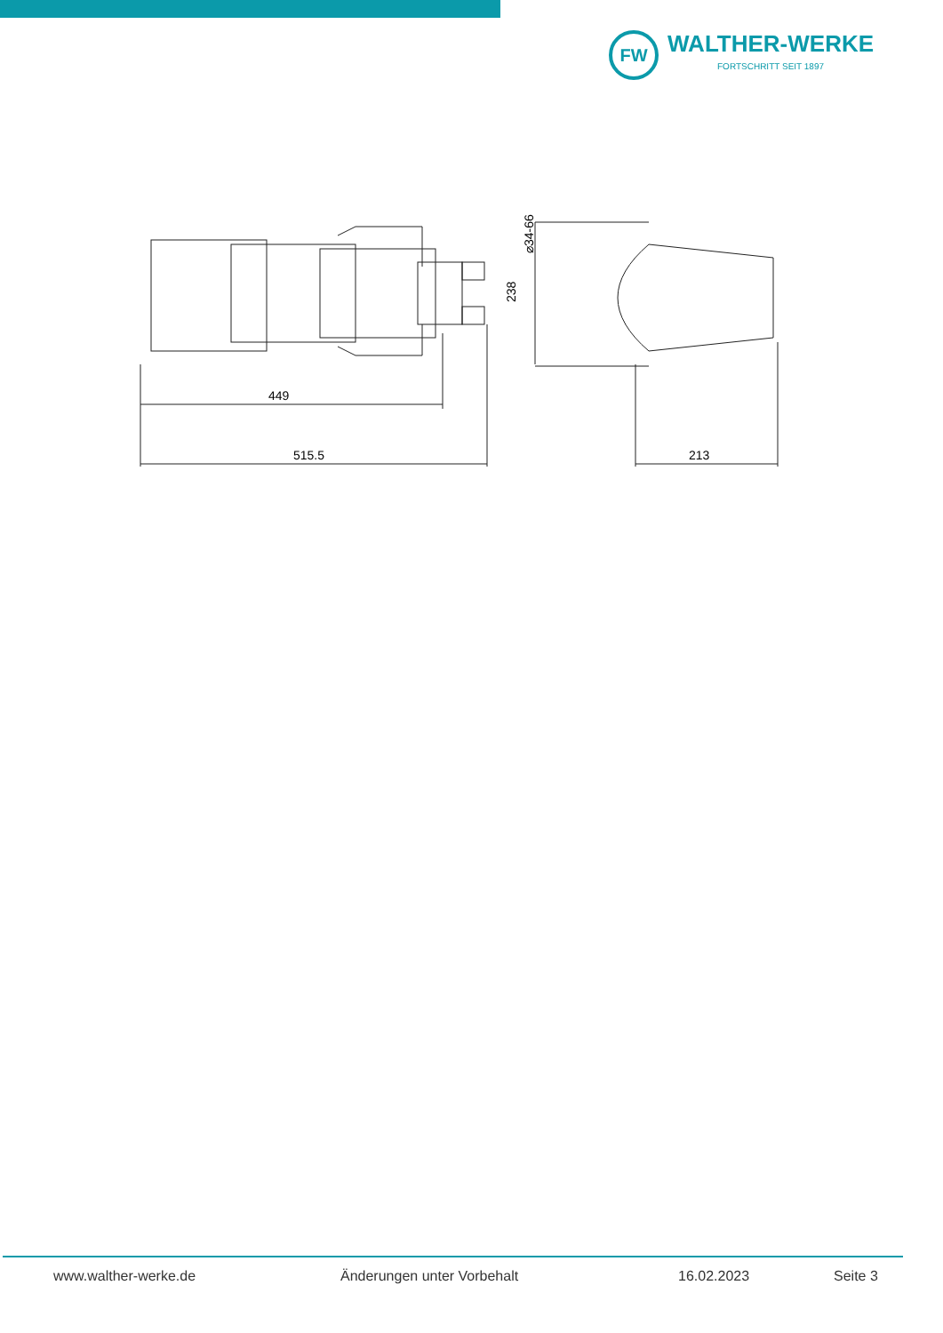FW
WALTHER-WERKE
FORTSCHRITT SEIT 1897
449
515.5
213
238
⌀34-66
www.walther-werke.de Änderungen unter Vorbehalt 16.02.2023 Seite 3